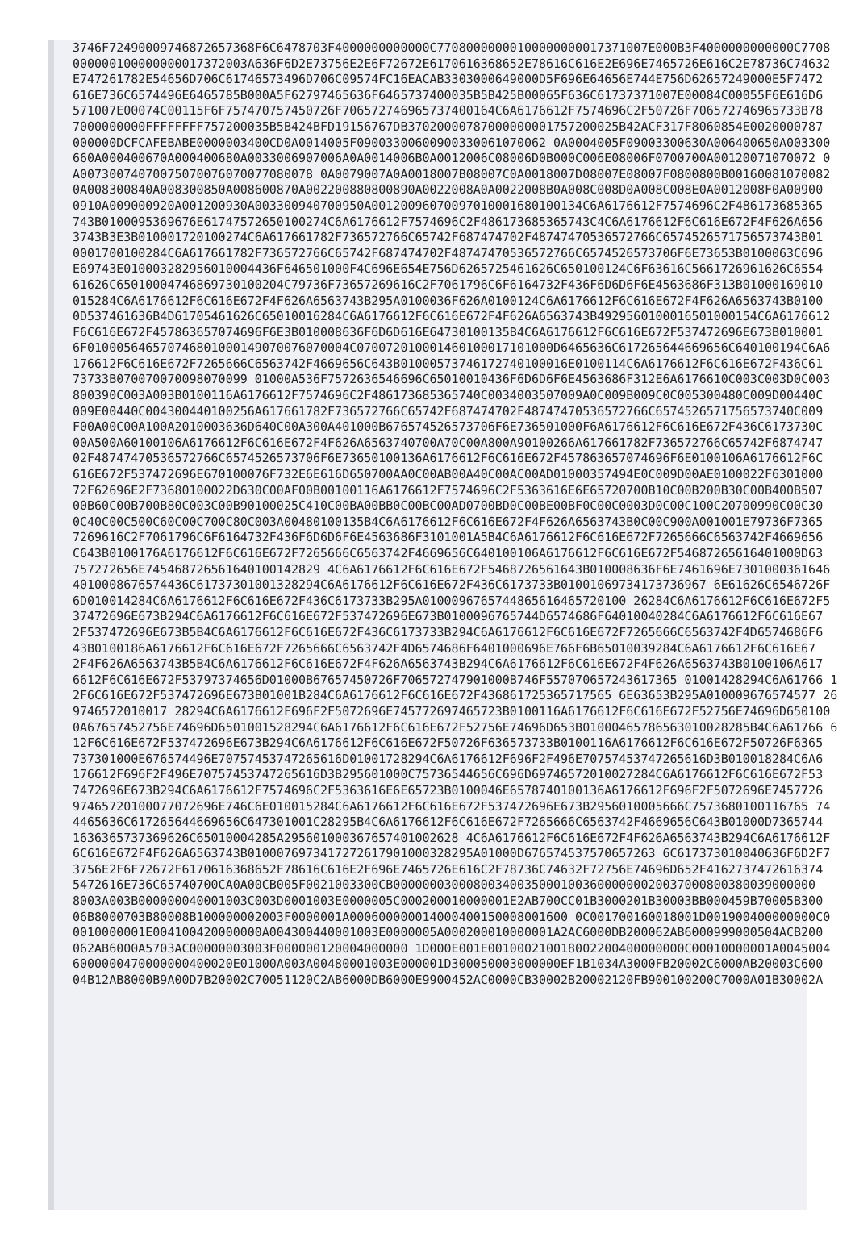3746F72490009746872657368F6C6478703F4000000000000C77080000000100000000017371007E000B3F4000000000000C7708
000000100000000017372003A636F6D2E73756E2E6F72672E6170616368652E78616C616E2E696E7465726E616C2E78736C74632
E747261782E54656D706C61746573496D706C09574FC16EACAB3303000649000D5F696E64656E744E756D62657249000E5F7472
616E736C6574496E6465785B000A5F62797465636F6465737400035B5B425B00065F636C61737371007E00084C00055F6E616D6
571007E00074C00115F6F757470757450726F706572746965737400164C6A6176612F7574696C2F50726F706572746965733B78
7000000000FFFFFFFF757200035B5B424BFD19156767DB37020000787000000001757200025B42ACF317F8060854E0020000787
000000DCFCAFEBABE0000003400CD0A0014005F09003300600900330061070062 0A0004005F09003300630A006400650A003300
660A000400670A000400680A0033006907006A0A0014006B0A0012006C08006D0B000C006E08006F0700700A00120071070072 0
A00730074070075070076070077080078 0A0079007A0A0018007B08007C0A0018007D08007E08007F0800800B00160081070082
0A008300840A008300850A008600870A002200880800890A0022008A0A0022008B0A008C008D0A008C008E0A0012008F0A00900
0910A009000920A001200930A003300940700950A00120096070097010001680100134C6A6176612F7574696C2F486173685365
743B0100095369676E61747572650100274C6A6176612F7574696C2F486173685365743C4C6A6176612F6C616E672F4F626A656
3743B3E3B010001720100274C6A617661782F736572766C65742F687474702F48747470536572766C6574526571756573743B01
0001700100284C6A617661782F736572766C65742F687474702F48747470536572766C6574526573706F6E73653B0100063C696
E69743E010003282956010004436F646501000F4C696E654E756D6265725461626C650100124C6F63616C5661726961626C6554
61626C65010004746869730100204C79736F73657269616C2F7061796C6F6164732F436F6D6D6F6E4563686F313B01000169010
015284C6A6176612F6C616E672F4F626A6563743B295A0100036F626A0100124C6A6176612F6C616E672F4F626A6563743B0100
0D537461636B4D61705461626C65010016284C6A6176612F6C616E672F4F626A6563743B4929560100016501000154C6A6176612
F6C616E672F457863657074696F6E3B010008636F6D6D616E64730100135B4C6A6176612F6C616E672F537472696E673B010001
6F010005646570746801000149070076070004C070072010001460100017101000D6465636C617265644669656C640100194C6A6
176612F6C616E672F7265666C6563742F4669656C643B01000573746172740100016E0100114C6A6176612F6C616E672F436C61
73733B070070070098070099 01000A536F7572636546696C65010010436F6D6D6F6E4563686F312E6A6176610C003C003D0C003
800390C003A003B0100116A6176612F7574696C2F486173685365740C0034003507009A0C009B009C0C005300480C009D00440C
009E00440C004300440100256A617661782F736572766C65742F687474702F48747470536572766C6574526571756573740C009
F00A00C00A100A2010003636D640C00A300A401000B676574526573706F6E736501000F6A6176612F6C616E672F436C6173730C
00A500A60100106A6176612F6C616E672F4F626A6563740700A70C00A800A90100266A617661782F736572766C65742F6874747
02F48747470536572766C6574526573706F6E73650100136A6176612F6C616E672F457863657074696F6E0100106A6176612F6C
616E672F537472696E670100076F732E6E616D650700AA0C00AB00A40C00AC00AD01000357494E0C009D00AE0100022F6301000
72F62696E2F73680100022D630C00AF00B00100116A6176612F7574696C2F5363616E6E65720700B10C00B200B30C00B400B507
00B60C00B700B80C003C00B90100025C410C00BA00BB0C00BC00AD0700BD0C00BE00BF0C00C0003D0C00C100C20700990C00C30
0C40C00C500C60C00C700C80C003A00480100135B4C6A6176612F6C616E672F4F626A6563743B0C00C900A001001E79736F7365
7269616C2F7061796C6F6164732F436F6D6D6F6E4563686F3101001A5B4C6A6176612F6C616E672F7265666C6563742F4669656
C643B0100176A6176612F6C616E672F7265666C6563742F4669656C640100106A6176612F6C616E672F54687265616401000D63
757272656E745468726561640100142829 4C6A6176612F6C616E672F5468726561643B010008636F6E7461696E7301000361646
4010008676574436C61737301001328294C6A6176612F6C616E672F436C6173733B01001069734173736967 6E61626C6546726F
6D010014284C6A6176612F6C616E672F436C6173733B295A0100096765744865616465720100 26284C6A6176612F6C616E672F5
37472696E673B294C6A6176612F6C616E672F537472696E673B0100096765744D6574686F64010040284C6A6176612F6C616E67
2F537472696E673B5B4C6A6176612F6C616E672F436C6173733B294C6A6176612F6C616E672F7265666C6563742F4D6574686F6
43B0100186A6176612F6C616E672F7265666C6563742F4D6574686F6401000696E766F6B65010039284C6A6176612F6C616E67
2F4F626A6563743B5B4C6A6176612F6C616E672F4F626A6563743B294C6A6176612F6C616E672F4F626A6563743B0100106A617
6612F6C616E672F53797374656D01000B67657450726F706572747901000B746F557070657243617365 01001428294C6A61766 1
2F6C616E672F537472696E673B01001B284C6A6176612F6C616E672F436861725365717565 6E63653B295A010009676574577 26
9746572010017 28294C6A6176612F696F2F5072696E745772697465723B0100116A6176612F6C616E672F52756E74696D650100
0A67657452756E74696D6501001528294C6A6176612F6C616E672F52756E74696D653B01000465786563010028285B4C6A61766 6
12F6C616E672F537472696E673B294C6A6176612F6C616E672F50726F636573733B0100116A6176612F6C616E672F50726F6365
737301000E676574496E70757453747265616D01001728294C6A6176612F696F2F496E70757453747265616D3B010018284C6A6
176612F696F2F496E70757453747265616D3B295601000C75736544656C696D69746572010027284C6A6176612F6C616E672F53
7472696E673B294C6A6176612F7574696C2F5363616E6E65723B0100046E6578740100136A6176612F696F2F5072696E7457726
97465720100077072696E746C6E010015284C6A6176612F6C616E672F537472696E673B2956010005666C7573680100116765 74
4465636C617265644669656C647301001C28295B4C6A6176612F6C616E672F7265666C6563742F4669656C643B01000D7365744
1636365737369626C65010004285A295601000367657401002628 4C6A6176612F6C616E672F4F626A6563743B294C6A6176612F
6C616E672F4F626A6563743B0100076973417272617901000328295A01000D676574537570657263 6C617373010040636F6D2F7
3756E2F6F72672F6170616368652F78616C616E2F696E7465726E616C2F78736C74632F72756E74696D652F4162737472616374
5472616E736C65740700CA0A00CB005F0021003300CB0000000300080034003500010036000000020037000800380039000000
8003A003B000000040001003C003D0001003E0000005C000200010000001E2AB700CC01B3000201B30003BB000459B70005B300
06B8000703B80008B100000002003F0000001A000600000014000400150008001600 0C001700160018001D001900400000000C0
0010000001E004100420000000A004300440001003E0000005A000200010000001A2AC6000DB200062AB6000999000504ACB200
062AB6000A5703AC00000003003F000000120004000000 1D000E001E001000210018002200400000000C00010000001A0045004
6000000470000000400020E01000A003A00480001003E000001D300050003000000EF1B1034A3000FB20002C6000AB20003C600
04B12AB8000B9A00D7B20002C70051120C2AB6000DB6000E9900452AC0000CB30002B20002120FB900100200C7000A01B30002A